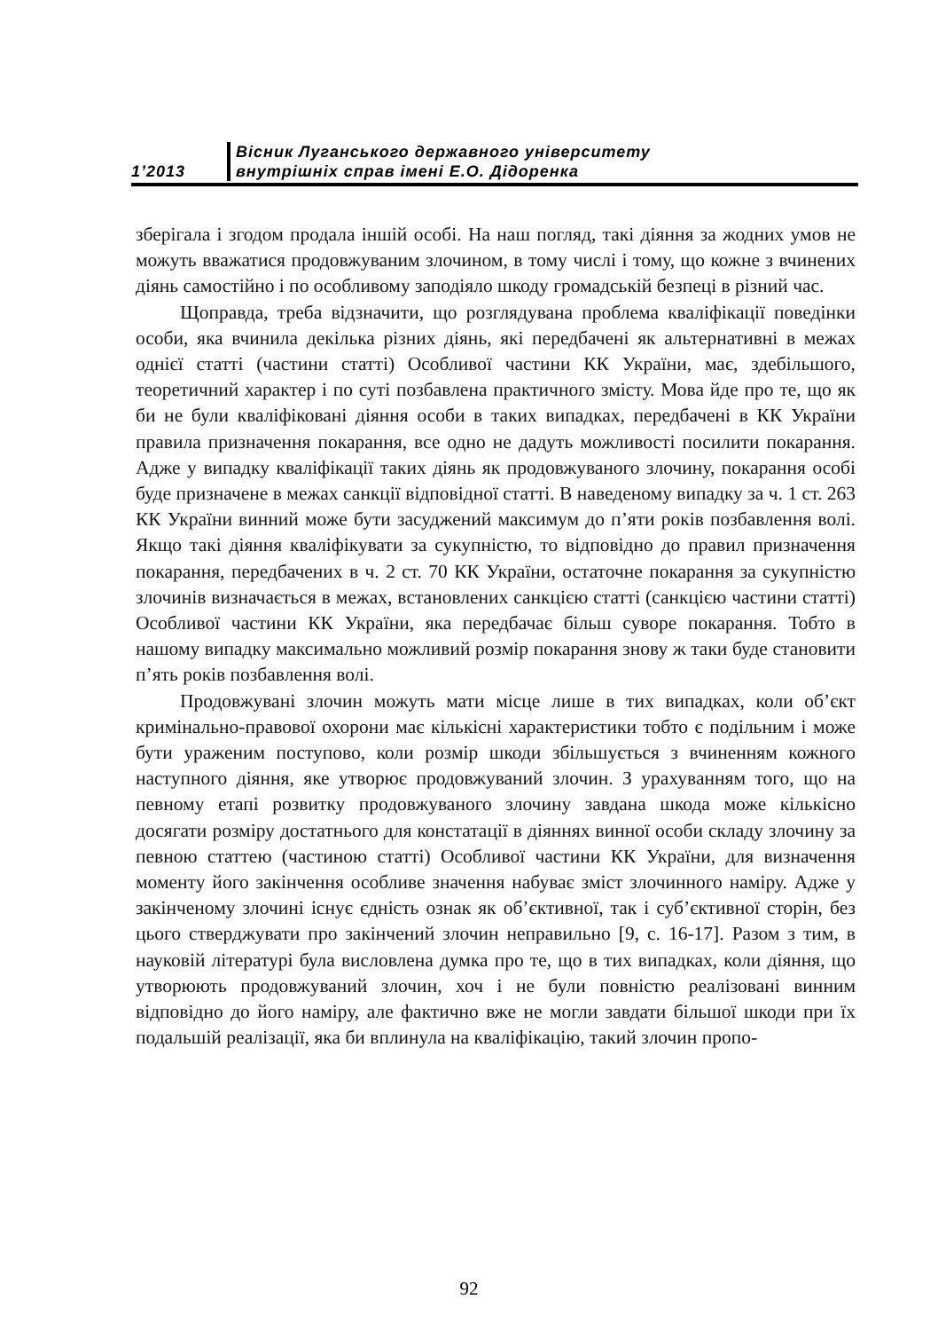1’2013
Вісник Луганського державного університету
внутрішніх справ імені Е.О. Дідоренка
зберігала і згодом продала іншій особі. На наш погляд, такі діяння за жодних умов не можуть вважатися продовжуваним злочином, в тому числі і тому, що кожне з вчинених діянь самостійно і по особливому заподіяло шкоду громадській безпеці в різний час.
Щоправда, треба відзначити, що розглядувана проблема кваліфікації поведінки особи, яка вчинила декілька різних діянь, які передбачені як альтернативні в межах однієї статті (частини статті) Особливої частини КК України, має, здебільшого, теоретичний характер і по суті позбавлена практичного змісту. Мова йде про те, що як би не були кваліфіковані діяння особи в таких випадках, передбачені в КК України правила призначення покарання, все одно не дадуть можливості посилити покарання. Адже у випадку кваліфікації таких діянь як продовжуваного злочину, покарання особі буде призначене в межах санкції відповідної статті. В наведеному випадку за ч. 1 ст. 263 КК України винний може бути засуджений максимум до п’яти років позбавлення волі. Якщо такі діяння кваліфікувати за сукупністю, то відповідно до правил призначення покарання, передбачених в ч. 2 ст. 70 КК України, остаточне покарання за сукупністю злочинів визначається в межах, встановлених санкцією статті (санкцією частини статті) Особливої частини КК України, яка передбачає більш суворе покарання. Тобто в нашому випадку максимально можливий розмір покарання знову ж таки буде становити п’ять років позбавлення волі.
Продовжувані злочин можуть мати місце лише в тих випадках, коли об’єкт кримінально-правової охорони має кількісні характеристики тобто є подільним і може бути ураженим поступово, коли розмір шкоди збільшується з вчиненням кожного наступного діяння, яке утворює продовжуваний злочин. З урахуванням того, що на певному етапі розвитку продовжуваного злочину завдана шкода може кількісно досягати розміру достатнього для констатації в діяннях винної особи складу злочину за певною статтею (частиною статті) Особливої частини КК України, для визначення моменту його закінчення особливе значення набуває зміст злочинного наміру. Адже у закінченому злочині існує єдність ознак як об’єктивної, так і суб’єктивної сторін, без цього стверджувати про закінчений злочин неправильно [9, с. 16-17]. Разом з тим, в науковій літературі була висловлена думка про те, що в тих випадках, коли діяння, що утворюють продовжуваний злочин, хоч і не були повністю реалізовані винним відповідно до його наміру, але фактично вже не могли завдати більшої шкоди при їх подальшій реалізації, яка би вплинула на кваліфікацію, такий злочин пропо-
92